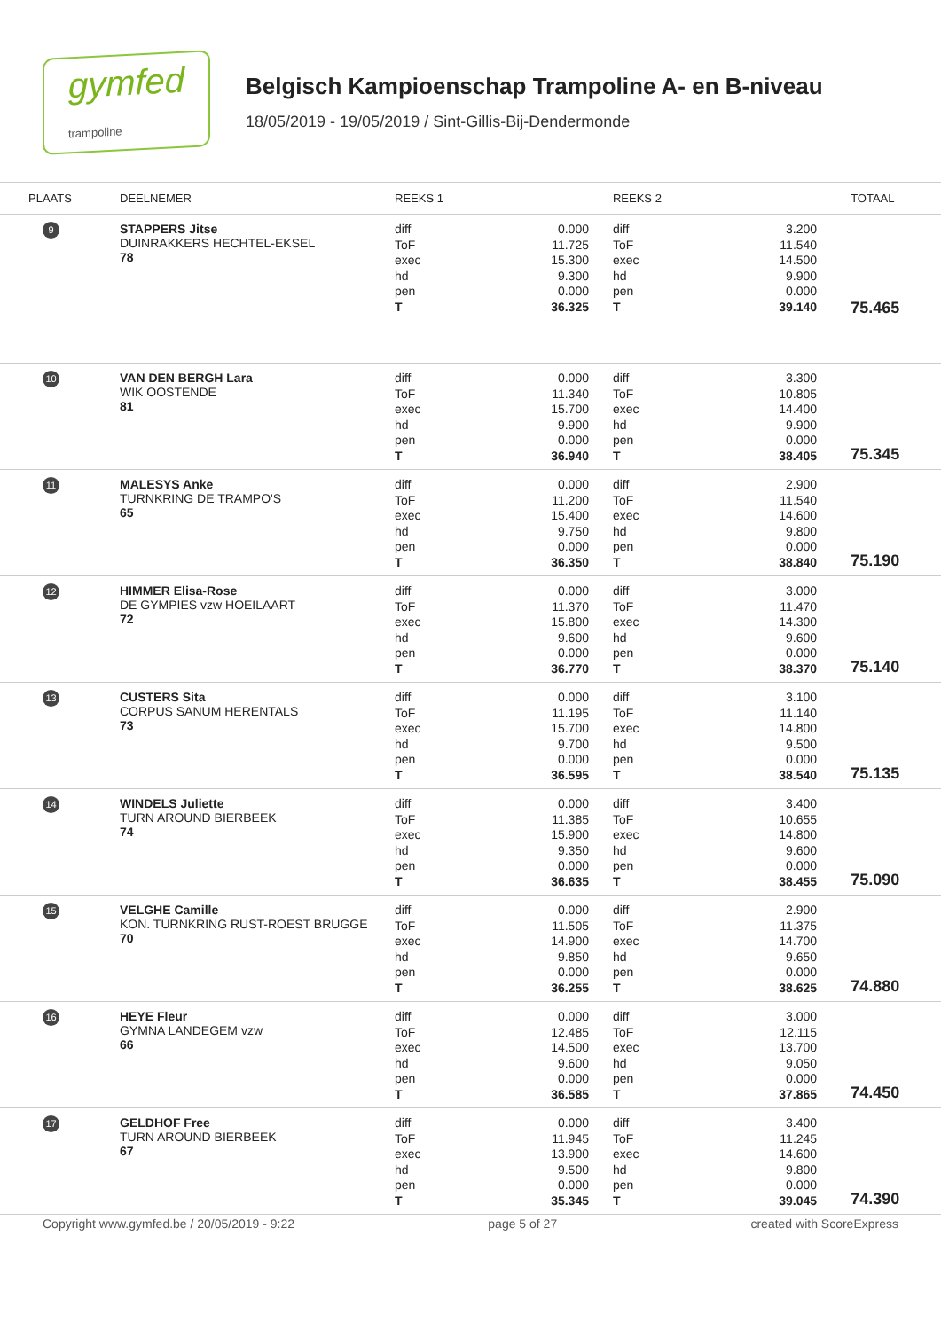gymfed
trampoline
Belgisch Kampioenschap Trampoline A- en B-niveau
18/05/2019 - 19/05/2019 / Sint-Gillis-Bij-Dendermonde
| PLAATS | DEELNEMER | REEKS 1 | | REEKS 2 | | TOTAAL |
| --- | --- | --- | --- | --- | --- | --- |
| 9 | STAPPERS Jitse DUINRAKKERS HECHTEL-EKSEL 78 | diff ToF exec hd pen T | 0.000 11.725 15.300 9.300 0.000 36.325 | diff ToF exec hd pen T | 3.200 11.540 14.500 9.900 0.000 39.140 | 75.465 |
| 10 | VAN DEN BERGH Lara WIK OOSTENDE 81 | diff ToF exec hd pen T | 0.000 11.340 15.700 9.900 0.000 36.940 | diff ToF exec hd pen T | 3.300 10.805 14.400 9.900 0.000 38.405 | 75.345 |
| 11 | MALESYS Anke TURNKRING DE TRAMPO'S 65 | diff ToF exec hd pen T | 0.000 11.200 15.400 9.750 0.000 36.350 | diff ToF exec hd pen T | 2.900 11.540 14.600 9.800 0.000 38.840 | 75.190 |
| 12 | HIMMER Elisa-Rose DE GYMPIES vzw HOEILAART 72 | diff ToF exec hd pen T | 0.000 11.370 15.800 9.600 0.000 36.770 | diff ToF exec hd pen T | 3.000 11.470 14.300 9.600 0.000 38.370 | 75.140 |
| 13 | CUSTERS Sita CORPUS SANUM HERENTALS 73 | diff ToF exec hd pen T | 0.000 11.195 15.700 9.700 0.000 36.595 | diff ToF exec hd pen T | 3.100 11.140 14.800 9.500 0.000 38.540 | 75.135 |
| 14 | WINDELS Juliette TURN AROUND BIERBEEK 74 | diff ToF exec hd pen T | 0.000 11.385 15.900 9.350 0.000 36.635 | diff ToF exec hd pen T | 3.400 10.655 14.800 9.600 0.000 38.455 | 75.090 |
| 15 | VELGHE Camille KON. TURNKRING RUST-ROEST BRUGGE 70 | diff ToF exec hd pen T | 0.000 11.505 14.900 9.850 0.000 36.255 | diff ToF exec hd pen T | 2.900 11.375 14.700 9.650 0.000 38.625 | 74.880 |
| 16 | HEYE Fleur GYMNA LANDEGEM vzw 66 | diff ToF exec hd pen T | 0.000 12.485 14.500 9.600 0.000 36.585 | diff ToF exec hd pen T | 3.000 12.115 13.700 9.050 0.000 37.865 | 74.450 |
| 17 | GELDHOF Free TURN AROUND BIERBEEK 67 | diff ToF exec hd pen T | 0.000 11.945 13.900 9.500 0.000 35.345 | diff ToF exec hd pen T | 3.400 11.245 14.600 9.800 0.000 39.045 | 74.390 |
Copyright www.gymfed.be / 20/05/2019 - 9:22 page 5 of 27 created with ScoreExpress